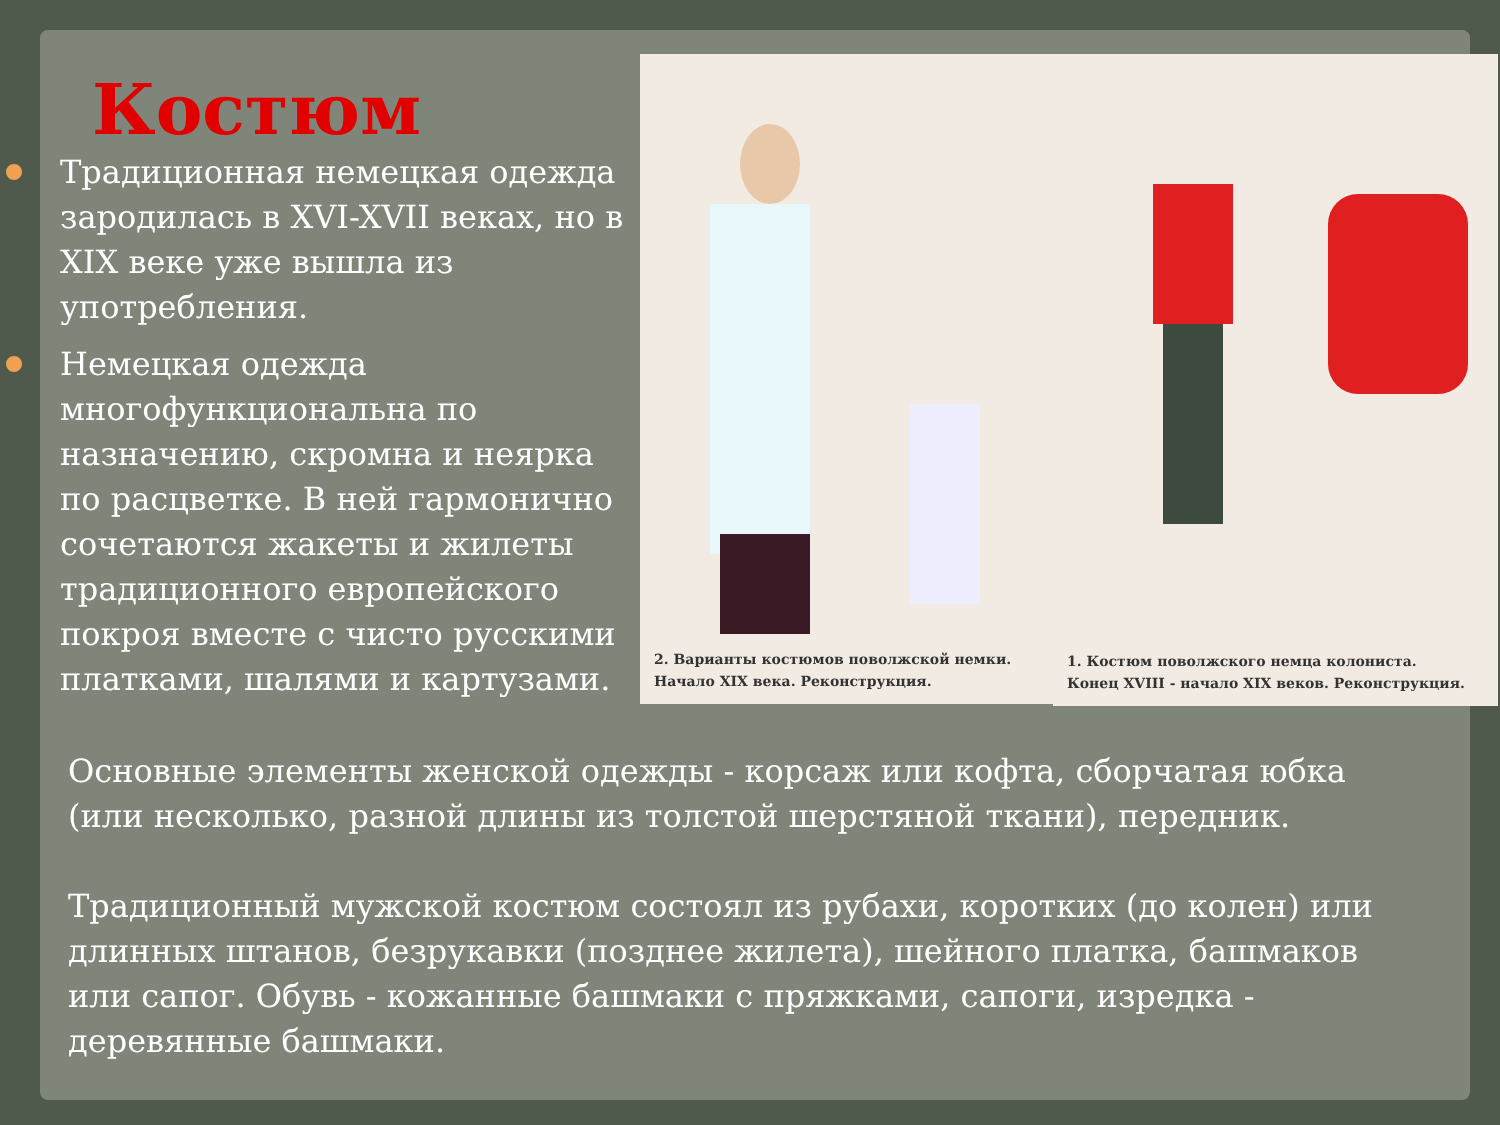Костюм
Традиционная немецкая одежда зародилась в XVI-XVII веках, но в XIX веке уже вышла из употребления.
Немецкая одежда многофункциональна по назначению, скромна и неярка по расцветке. В ней гармонично сочетаются жакеты и жилеты традиционного европейского покроя вместе с чисто русскими платками, шалями и картузами.
2. Варианты костюмов поволжской немки.
Начало XIX века. Реконструкция.
1. Костюм поволжского немца колониста.
Конец XVIII - начало XIX веков. Реконструкция.
Основные элементы женской одежды - корсаж или кофта, сборчатая юбка (или несколько, разной длины из толстой шерстяной ткани), передник.
Традиционный мужской костюм состоял из рубахи, коротких (до колен) или длинных штанов, безрукавки (позднее жилета), шейного платка, башмаков или сапог. Обувь - кожанные башмаки с пряжками, сапоги, изредка - деревянные башмаки.